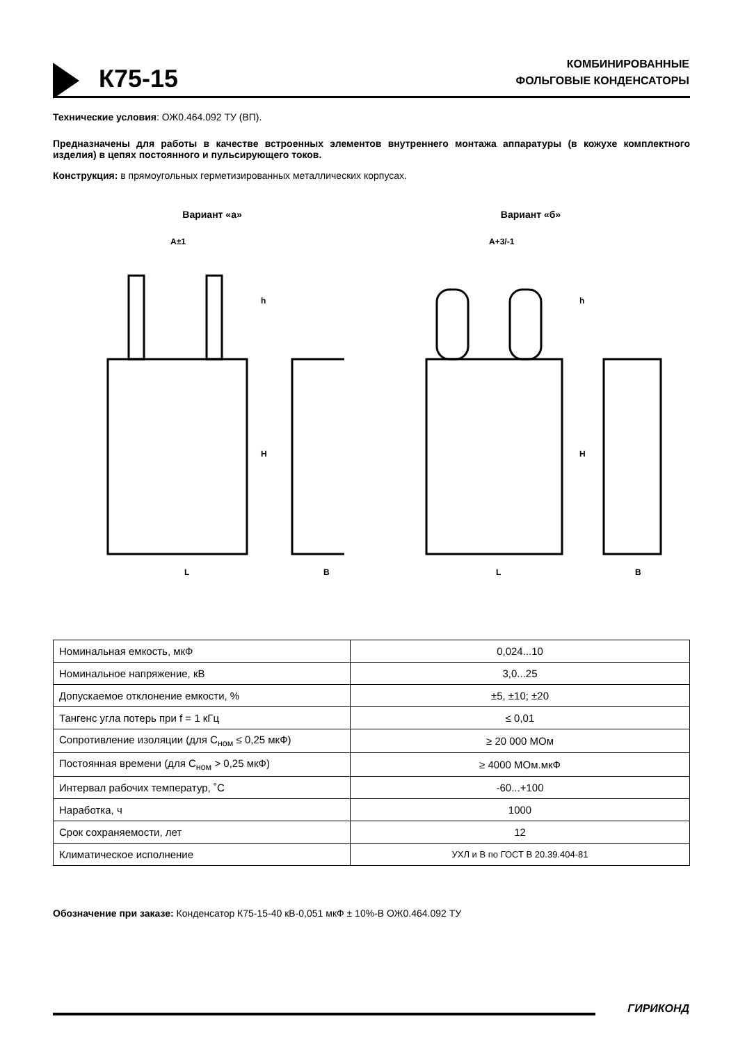К75-15
КОМБИНИРОВАННЫЕ
ФОЛЬГОВЫЕ КОНДЕНСАТОРЫ
Технические условия: ОЖ0.464.092 ТУ (ВП).
Предназначены для работы в качестве встроенных элементов внутреннего монтажа аппаратуры (в кожухе комплектного изделия) в цепях постоянного и пульсирующего токов.
Конструкция: в прямоугольных герметизированных металлических корпусах.
Вариант «а»
A±1
L
B
h
H
Вариант «б»
A+3/-1
L
B
h
H
| Номинальная емкость, мкФ | 0,024...10 |
| Номинальное напряжение, кВ | 3,0...25 |
| Допускаемое отклонение емкости, % | ±5, ±10; ±20 |
| Тангенс угла потерь при f = 1 кГц | ≤ 0,01 |
| Сопротивление изоляции (для С<sub>ном</sub> ≤ 0,25 мкФ) | ≥ 20 000 МОм |
| Постоянная времени (для С<sub>ном</sub> > 0,25 мкФ) | ≥ 4000 МОм.мкФ |
| Интервал рабочих температур, ˚С | -60...+100 |
| Наработка, ч | 1000 |
| Срок сохраняемости, лет | 12 |
| Климатическое исполнение | УХЛ и В по ГОСТ В 20.39.404-81 |
Обозначение при заказе: Конденсатор К75-15-40 кВ-0,051 мкФ ± 10%-В ОЖ0.464.092 ТУ
ГИРИКОНД